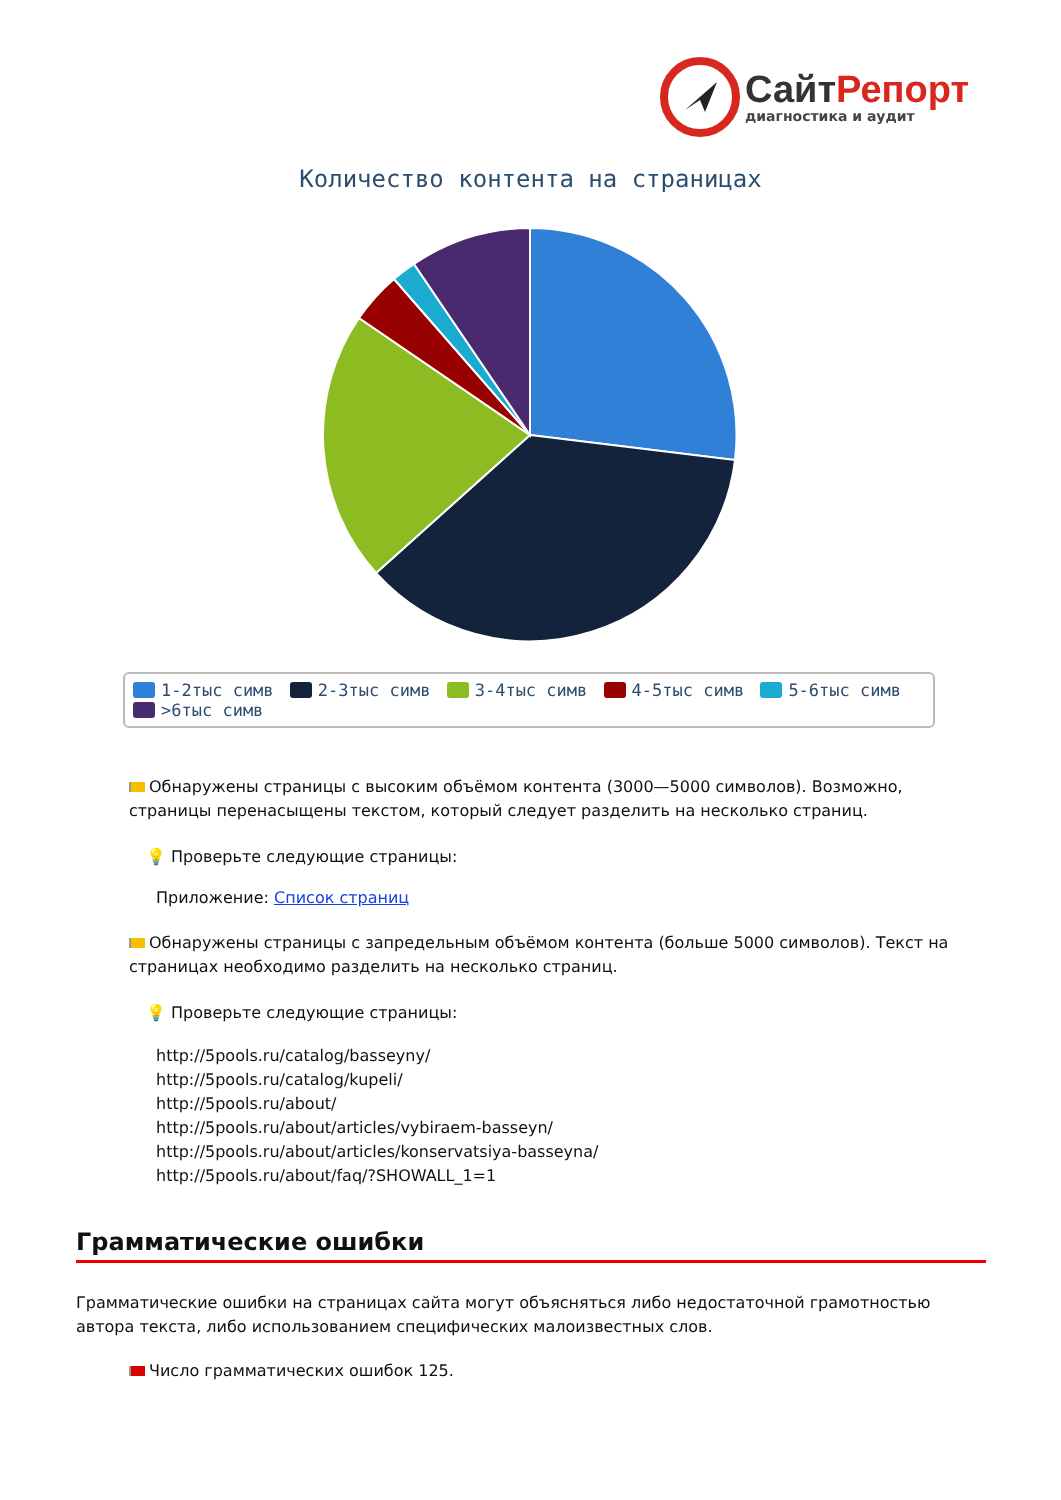Сайт Репорт
диагностика и аудит
Количество контента на страницах
1-2тыс симв 2-3тыс симв 3-4тыс симв 4-5тыс симв 5-6тыс симв >6тыс симв
Обнаружены страницы с высоким объёмом контента (3000—5000 символов). Возможно, страницы перенасыщены текстом, который следует разделить на несколько страниц.
💡 Проверьте следующие страницы:
Приложение: Список страниц
Обнаружены страницы с запредельным объёмом контента (больше 5000 символов). Текст на страницах необходимо разделить на несколько страниц.
💡 Проверьте следующие страницы:
http://5pools.ru/catalog/basseyny/
http://5pools.ru/catalog/kupeli/
http://5pools.ru/about/
http://5pools.ru/about/articles/vybiraem-basseyn/
http://5pools.ru/about/articles/konservatsiya-basseyna/
http://5pools.ru/about/faq/?SHOWALL_1=1
Грамматические ошибки
Грамматические ошибки на страницах сайта могут объясняться либо недостаточной грамотностью автора текста, либо использованием специфических малоизвестных слов.
Число грамматических ошибок 125.